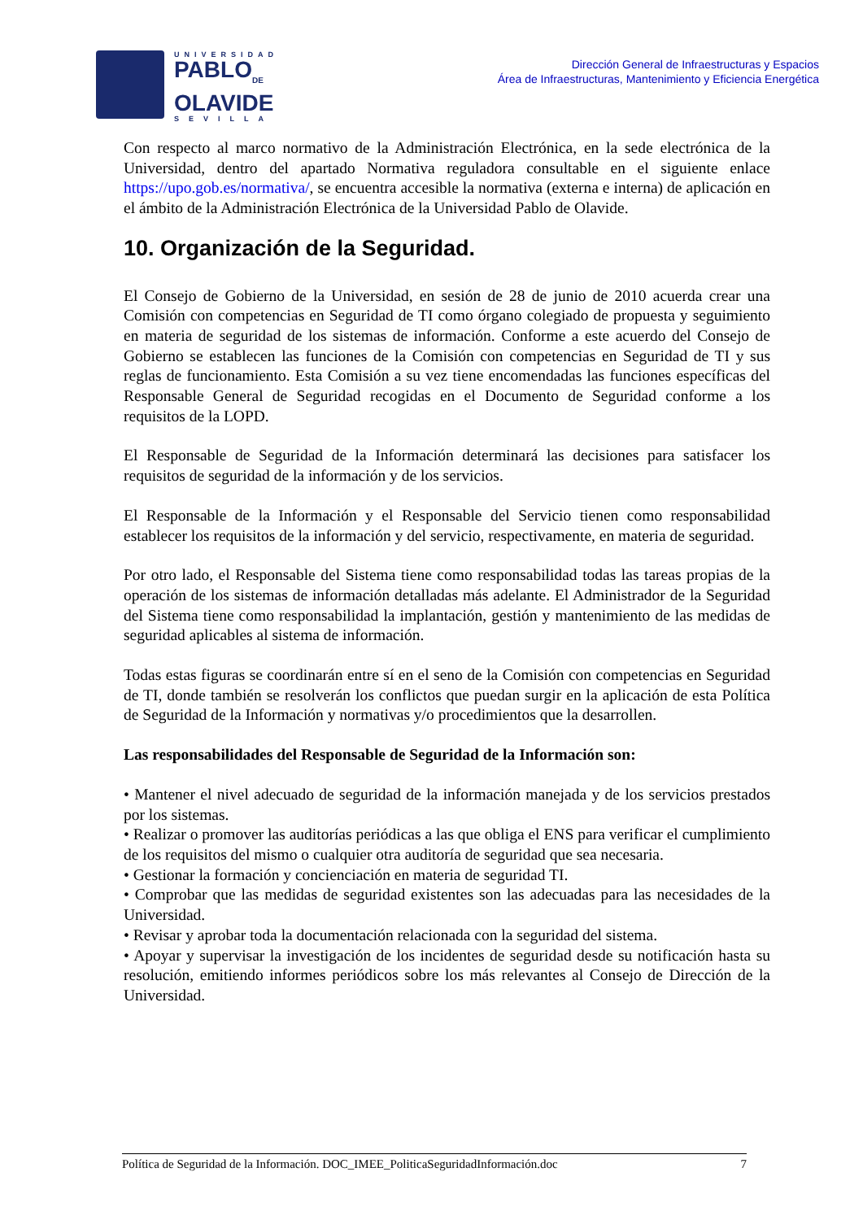UNIVERSIDAD
PABLO<sub>DE</sub>
OLAVIDE
SEVILLA
Dirección General de Infraestructuras y Espacios
Área de Infraestructuras, Mantenimiento y Eficiencia Energética
Con respecto al marco normativo de la Administración Electrónica, en la sede electrónica de la Universidad, dentro del apartado Normativa reguladora consultable en el siguiente enlace https://upo.gob.es/normativa/, se encuentra accesible la normativa (externa e interna) de aplicación en el ámbito de la Administración Electrónica de la Universidad Pablo de Olavide.
10. Organización de la Seguridad.
El Consejo de Gobierno de la Universidad, en sesión de 28 de junio de 2010 acuerda crear una Comisión con competencias en Seguridad de TI como órgano colegiado de propuesta y seguimiento en materia de seguridad de los sistemas de información. Conforme a este acuerdo del Consejo de Gobierno se establecen las funciones de la Comisión con competencias en Seguridad de TI y sus reglas de funcionamiento. Esta Comisión a su vez tiene encomendadas las funciones específicas del Responsable General de Seguridad recogidas en el Documento de Seguridad conforme a los requisitos de la LOPD.
El Responsable de Seguridad de la Información determinará las decisiones para satisfacer los requisitos de seguridad de la información y de los servicios.
El Responsable de la Información y el Responsable del Servicio tienen como responsabilidad establecer los requisitos de la información y del servicio, respectivamente, en materia de seguridad.
Por otro lado, el Responsable del Sistema tiene como responsabilidad todas las tareas propias de la operación de los sistemas de información detalladas más adelante. El Administrador de la Seguridad del Sistema tiene como responsabilidad la implantación, gestión y mantenimiento de las medidas de seguridad aplicables al sistema de información.
Todas estas figuras se coordinarán entre sí en el seno de la Comisión con competencias en Seguridad de TI, donde también se resolverán los conflictos que puedan surgir en la aplicación de esta Política de Seguridad de la Información y normativas y/o procedimientos que la desarrollen.
Las responsabilidades del Responsable de Seguridad de la Información son:
• Mantener el nivel adecuado de seguridad de la información manejada y de los servicios prestados por los sistemas.
• Realizar o promover las auditorías periódicas a las que obliga el ENS para verificar el cumplimiento de los requisitos del mismo o cualquier otra auditoría de seguridad que sea necesaria.
• Gestionar la formación y concienciación en materia de seguridad TI.
• Comprobar que las medidas de seguridad existentes son las adecuadas para las necesidades de la Universidad.
• Revisar y aprobar toda la documentación relacionada con la seguridad del sistema.
• Apoyar y supervisar la investigación de los incidentes de seguridad desde su notificación hasta su resolución, emitiendo informes periódicos sobre los más relevantes al Consejo de Dirección de la Universidad.
Política de Seguridad de la Información. DOC_IMEE_PoliticaSeguridadInformación.doc 7